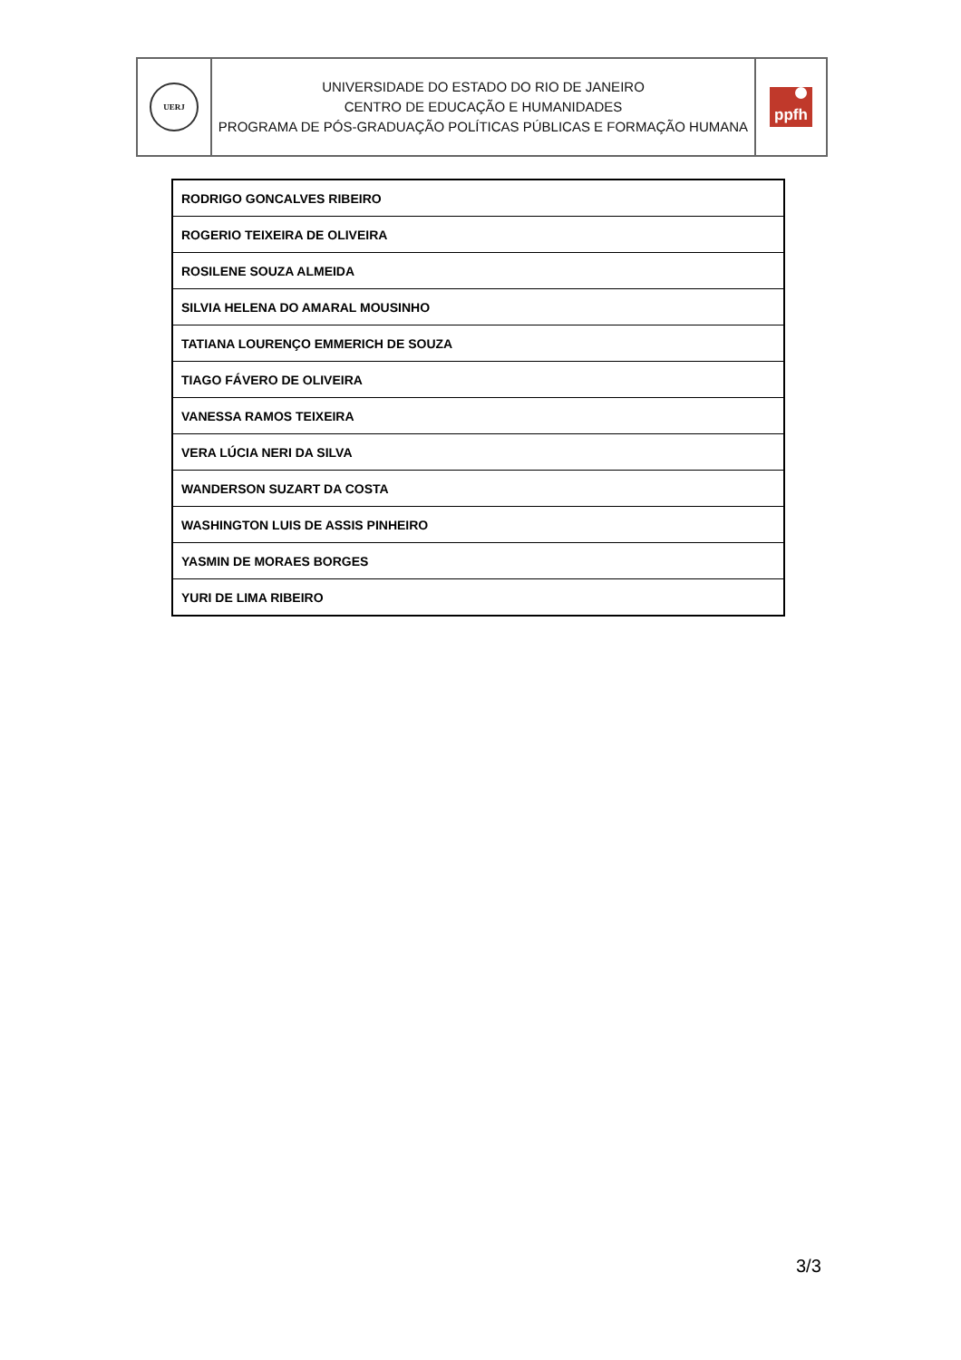| UERJ | UNIVERSIDADE DO ESTADO DO RIO DE JANEIRO CENTRO DE EDUCAÇÃO E HUMANIDADES PROGRAMA DE PÓS-GRADUAÇÃO POLÍTICAS PÚBLICAS E FORMAÇÃO HUMANA | ppfh |
| RODRIGO GONCALVES RIBEIRO |
| ROGERIO TEIXEIRA DE OLIVEIRA |
| ROSILENE SOUZA ALMEIDA |
| SILVIA HELENA DO AMARAL MOUSINHO |
| TATIANA LOURENÇO EMMERICH DE SOUZA |
| TIAGO FÁVERO DE OLIVEIRA |
| VANESSA RAMOS TEIXEIRA |
| VERA LÚCIA NERI DA SILVA |
| WANDERSON SUZART DA COSTA |
| WASHINGTON LUIS DE ASSIS PINHEIRO |
| YASMIN DE MORAES BORGES |
| YURI DE LIMA RIBEIRO |
3/3